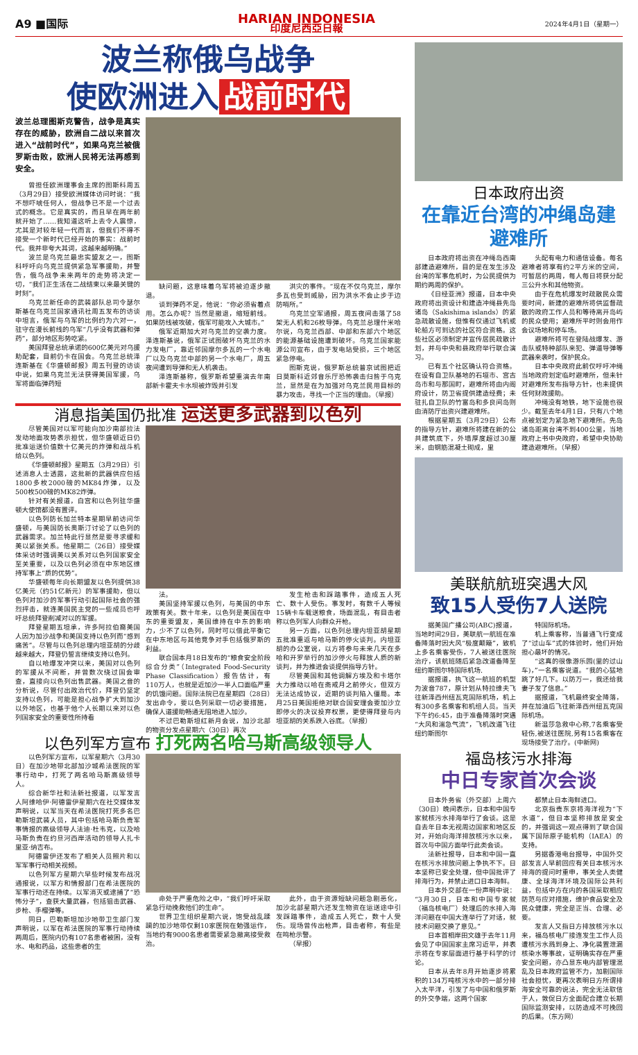A9 ■国际
HARIAN INDONESIA
印度尼西亞日報
2024年4月1日（星期一）
波兰称俄乌战争
使欧洲进入 战前时代
波兰总理图斯克警告，战争是真实存在的威胁，欧洲自二战以来首次进入“战前时代”，如果乌克兰被俄罗斯击败，欧洲人民将无法再感到安全。
曾担任欧洲理事会主席的图斯科周五（3月29日）接受欧洲媒体访问时说：“我不想吓唬任何人，但战争已不是一个过去式的概念。它是真实的，而且早在两年前就开始了……我知道这听上去令人震惊，尤其是对较年轻一代而言，但我们不得不接受一个新时代已经开始的事实：战前时代。我并非夸大其词，这越来越明确。”
波兰是乌克兰最忠实盟友之一，图斯科呼吁向乌克兰提供紧急军事援助，并警告，俄乌战争未来两年的走势将决定一切，“我们正生活在二战结束以来最关键的时刻”。
乌克兰新任命的武装部队总司令瑟尔斯基在乌克兰国家通讯社周五发布的访谈中坦言，俄军与乌军的比例约为六对一，驻守在漫长前线的乌军“几乎没有武器和弹药”，部分地区形势吃紧。
美国拜登总统承诺的600亿美元对乌援助配套，目前仍卡在国会。乌克兰总统泽连斯基在《华盛顿邮报》周五刊登的访谈中说，如果乌克兰无法获得美国军援，乌军将面临弹药短
缺问题，这意味着乌军将被迫逐步撤退。
谈到弹药不足，他说：“你必须省着点用。怎么办呢？当然是撤退，缩短前线。如果防线被攻破，俄军可能攻入大城市。”
俄军近期加大对乌克兰的空袭力度。泽连斯基说，俄军正试图破坏乌克兰的水力发电厂，靠近邻国摩尔多瓦的一个水电厂以及乌克兰中部的另一个水电厂，周五夜间遭到导弹和无人机袭击。
泽连斯基称，俄罗斯希望重演去年南部新卡霍夫卡水坝被炸毁并引发
洪灾的事件。“现在不仅乌克兰，摩尔多瓦也受到威胁，因为洪水不会止步于边防哨所。”
乌克兰空军通报，周五夜间击落了58架无人机和26枚导弹。乌克兰总理什米哈尔说，乌克兰西部、中部和东部六个地区的能源基础设施遭到破坏。乌克兰国家能源公司宣布，由于发电站受损，三个地区紧急停电。
图斯克说，俄罗斯总统普京试图把近日莫斯科近郊音乐厅恐怖袭击归咎于乌克兰，显然是在为加强对乌克兰民用目标的暴力攻击，寻找一个正当的理由。（早报）
消息指美国仍批准 运送更多武器到以色列
尽管美国对以军可能向加沙南部拉法发动地面攻势表示担忧，但华盛顿近日仍批准运送价值数十亿美元的炸弹和战斗机给以色列。
《华盛顿邮报》星期五（3月29日）引述消息人士透露，这批新的武器供应包括1800多枚2000磅的MK84炸弹，以及500枚500磅的MK82炸弹。
针对有关报道，白宫和以色列驻华盛顿大使馆都没有置评。
以色列防长加兰特本星期早前访问华盛顿，与美国防长奥斯汀讨论了以色列的武器需求。加兰特此行显然是要寻求缓和美以紧张关系。他星期二（26日）接受媒体采访时强调美以关系对以色列国家安全至关重要，以及以色列必须在中东地区维持军事上“质的优势”。
华盛顿每年向长期盟友以色列提供38亿美元（约51亿新元）的军事援助，但以色列对加沙的军事行动引起国际社会的强烈抨击，就连美国民主党的一些成员也呼吁总统拜登削减对以的军援。
拜登星期五坦承，许多阿拉伯裔美国人因为加沙战争和美国支持以色列而“感到痛苦”。尽管与以色列总理内坦亚胡的分歧越来越大，拜登仍誓言继续支持以色列。
自以哈爆发冲突以来，美国对以色列的军援从不间断，并曾数次绕过国会审查，直接向以色列出售武器。美国之音的分析说，尽管付出政治代价，拜登仍坚定支持以色列，可能是担心战争扩大到加沙以外地区，也基于他个人长期以来对以色列国家安全的重要性所持看
法。
美国坚持军援以色列，与美国的中东政策有关。数十年来，以色列是美国在中东的重要盟友，美国维持在中东的影响力，少不了以色列，同时可以借此平衡它在中东地区与其他竞争对手包括俄罗斯的利益。
联合国本月18日发布的“粮食安全阶段综合分类”（Integrated Food-Security Phase Classification）报告估计，有110万人，也就是近加沙一半人口面临严重的饥饿问题。国际法院已在星期四（28日）发出命令，要以色列采取一切必要措施，确保人道援助畅通无阻地进入加沙。
不过巴勒斯坦红新月会说，加沙北部的物资分发点星期六（30日）再次
发生枪击和踩踏事件，造成五人死亡、数十人受伤。事发时，有数千人等候15辆卡车载送粮食，场面混乱，有目击者称以色列军人向群众开枪。
另一方面，以色列总理内坦亚胡星期五批准重返与哈马斯的停火谈判。内坦亚胡的办公室说，以方将参与未来几天在多哈和开罗举行的加沙停火与释放人质的新谈判，并为推进会谈提供指导方针。
尽管美国和其他调解方埃及和卡塔尔大力推动以哈在斋戒月之前停火，但双方无法达成协议，近期的谈判陷入僵局。本月25日美国拒绝对联合国安理会要加沙立即停火的决议投弃权票，更使得拜登与内坦亚胡的关系跌入谷底。（早报）
以色列军方宣布 打死两名哈马斯高级领导人
以色列军方宣布，以军星期六（3月30日）在加沙地带北部加沙城希法医院的军事行动中，打死了两名哈马斯高级领导人。
综合新华社和法新社报道，以军发言人阿维哈伊·阿德雷伊星期六在社交媒体发声明说，以军当天在希法医院打死多名巴勒斯坦武装人员，其中包括哈马斯负责军事情报的高级领导人法迪·杜韦克，以及哈马斯负责在约旦河西岸活动的领导人扎卡里亚·纳吉布。
阿德雷伊还发布了相关人员照片和以军军事行动相关视频。
以色列军方星期六早些时候发布战况通报说，以军方和情报部门在希法医院的军事行动还在持续。以军消灭或逮捕了“恐怖分子”，查获大量武器，包括狙击武器、步枪、手榴弹等。
同日，巴勒斯坦加沙地带卫生部门发声明说，以军在希法医院的军事行动持续两周后，医院内仍有107名患者被困，没有水、电和药品，这些患者的生
命处于严重危险之中，“我们呼吁采取紧急行动挽救他们的生命”。
世界卫生组织星期六说，饱受战乱蹂躏的加沙地带仅剩10家医院在勉强运作，当地约有9000名患者需要紧急撤离接受救治。
此外，由于资源短缺问题急剧恶化，加沙北部星期六还发生物资在运送途中引发踩踏事件，造成五人死亡，数十人受伤。现场曾传出枪声，目击者称，有些是在鸣枪示警。
（早报）
日本政府出资
在靠近台湾的冲绳岛建避难所
日本政府将出资在冲绳岛西南部建造避难所，目的是在发生涉及台湾的军事危机时，为公民提供为期约两周的保护。
《日经亚洲》报道，日本中央政府将出资设计和建造冲绳县先岛诸岛（Sakishima islands）的紧急疏散设施，但惟有仅通过飞机或轮船方可到达的社区符合资格。这些社区必须制定并宣传居民疏散计划，并与中央和县政府举行联合演习。
已有五个社区确认符合资格。在设有自卫队基地的石垣市、宫古岛市和与那国町，避难所将由内阁府设计，防卫省提供建造经费；未驻扎自卫队的竹富岛和多良间岛则由消防厅出资兴建避难所。
根据星期五（3月29日）公布的指导方针，避难所将建在新的公共建筑底下，外墙厚度超过30厘米，由钢筋混凝土砌成，里
头配有电力和通信设备。每名避难者将享有约2平方米的空间，可暂居约两周，每人每日将获分配三公升水和其他物资。
由于在危机爆发时疏散民众需要时间，新建的避难所将供监督疏散的政府工作人员和等待离开岛屿的民众使用；避难所平时则会用作会议场地和停车场。
避难所将可在登陆战爆发、游击队或特种部队来犯、弹道导弹等武器来袭时，保护民众。
日本中央政府此前仅呼吁冲绳当地政府划定临时避难所，但未针对避难所发布指导方针，也未提供任何财政援助。
冲绳没有地铁，地下设施也很少。截至去年4月1日，只有八个地点被划定为紧急地下避难所。先岛诸岛距离台湾不到400公里，当地政府上书中央政府，希望中央协助建造避难所。（早报）
美联航航班突遇大风
致15人受伤7人送院
据美国广播公司(ABC)报道，当地时间29日，美联航一航班在准备降落时因大风“极度颠簸”，致机上多名乘客受伤，7人被送往医院治疗，该航班随后紧急改道备降至纽约斯图尔特国际机场.
据报道，执飞这一航班的机型为波音787，原计划从特拉维夫飞往新泽西州纽瓦克国际机场，机上有300多名乘客和机组人员。当天下午约6:45，由于准备降落时突遇“大风和湍急气流”，飞机改道飞往纽约斯图尔
特国际机场。
机上乘客称，当普通飞行变成了“过山车”式的体验时，他们开始担心最坏的情况。
“这真的很像游乐园(里的过山车)，”一名乘客说道。“我的心猛地跳了好几下。以防万一，我还给我妻子发了信息。”
据报道，飞机最终安全降落，并在加油后飞往新泽西州纽瓦克国际机场。
新温莎急救中心称,7名乘客受轻伤,被送往医院,另有15名乘客在现场接受了治疗。(中新网)
福岛核污水排海
中日专家首次会谈
日本外务省（外交部）上周六（30日）晚间表示，日本和中国专家就核污水排海举行了会谈。这是自去年日本无视周边国家和地区反对，开始向海洋排放核污水以来，首次与中国方面举行此类会谈。
法新社报导，日本和中国一直在核污水排放问题上争执不下。日本坚称已安全处理，但中国批评了排海行为，并禁止进口日本海鲜。
日本外交部在一份声明中说：“3月30日，日本和中国专家就（福岛核电厂）处理后的水排入海洋问题在中国大连举行了对话，就技术问题交换了意见。”
日本首相岸田文雄于去年11月会见了中国国家主席习近平，并表示将在专家层面进行基于科学的讨论。
日本从去年8月开始逐步将累积的134万吨核污水中的一部分排入太平洋，引发了与中国和俄罗斯的外交争端，这两个国家
都禁止日本海鲜进口。
北京指责东京将海洋视为“下水道”，但日本坚称排放是安全的，并强调这一观点得到了联合国属下国际原子能机构（IAEA）的支持。
另据香港电台报导，中国外交部发言人早前回应有关日本核污水排海的提问时重申，事关全人类健康、全球海洋环境及国际公共利益，包括中方在内的各国采取相应防范与应对措施，维护食品安全及民众健康，完全是正当、合理、必要。
发言人又指日方排放核污水以来，福岛核电厂接连发生工作人员遭核污水溅到身上、净化装置泄漏核染水等事故，证明确实存在严重安全问题，亦凸显东电内部管理混乱及日本政府监管不力，加剧国际社会担忧，更再次表明日方所谓排海安全可靠的说法，完全无法取信于人，敦促日方全面配合建立长期国际监测安排，以防造成不可挽回的后果。（东方网）